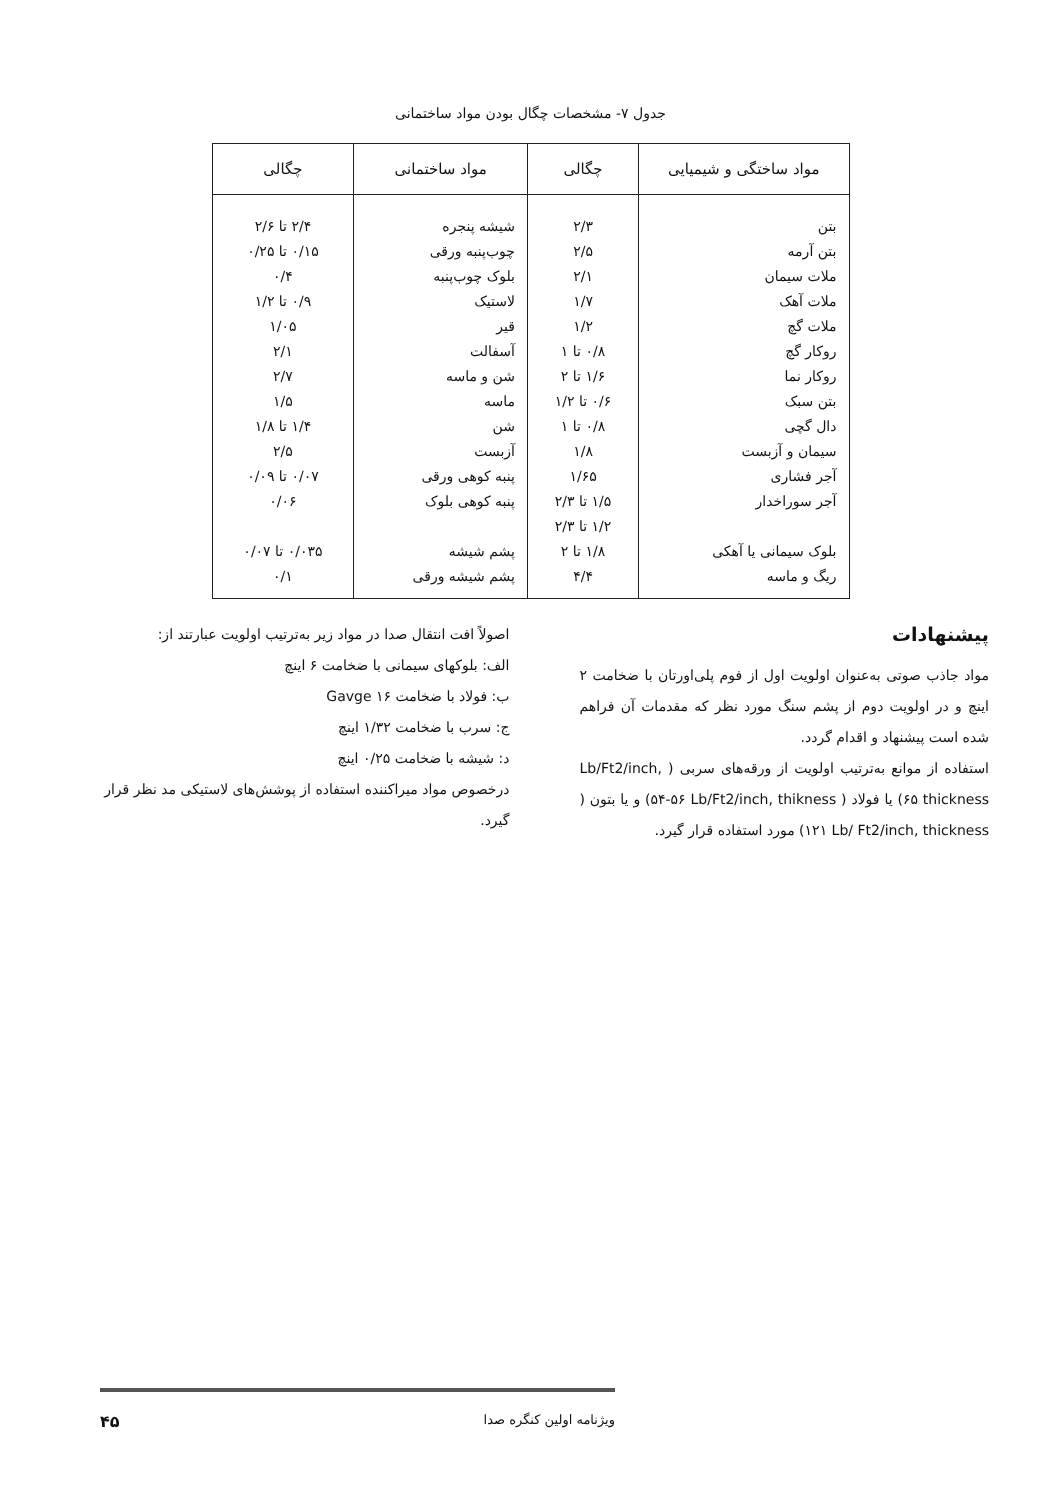جدول ۷- مشخصات چگال بودن مواد ساختمانی
| مواد ساختگی و شیمیایی | چگالی | مواد ساختمانی | چگالی |
| --- | --- | --- | --- |
| بتن | ۲/۳ | شیشه پنجره | ۲/۴ تا ۲/۶ |
| بتن آرمه | ۲/۵ | چوب‌پنبه ورقی | ۰/۱۵ تا ۰/۲۵ |
| ملات سیمان | ۲/۱ | بلوک چوب‌پنبه | ۰/۴ |
| ملات آهک | ۱/۷ | لاستیک | ۰/۹ تا ۱/۲ |
| ملات گچ | ۱/۲ | قیر | ۱/۰۵ |
| روکار گچ | ۰/۸ تا ۱ | آسفالت | ۲/۱ |
| روکار نما | ۱/۶ تا ۲ | شن و ماسه | ۲/۷ |
| بتن سبک | ۰/۶ تا ۱/۲ | ماسه | ۱/۵ |
| دال گچی | ۰/۸ تا ۱ | شن | ۱/۴ تا ۱/۸ |
| سیمان و آزبست | ۱/۸ | آزبست | ۲/۵ |
| آجر فشاری | ۱/۶۵ | پنبه کوهی ورقی | ۰/۰۷ تا ۰/۰۹ |
| آجر سوراخدار | ۱/۵ تا ۲/۳ | پنبه کوهی بلوک | ۰/۰۶ |
| | ۱/۲ تا ۲/۳ | | |
| بلوک سیمانی یا آهکی | ۱/۸ تا ۲ | پشم شیشه | ۰/۰۳۵ تا ۰/۰۷ |
| ریگ و ماسه | ۴/۴ | پشم شیشه ورقی | ۰/۱ |
پیشنهادات
مواد جاذب صوتی به‌عنوان اولویت اول از فوم پلی‌اورتان با ضخامت ۲ اینچ و در اولویت دوم از پشم سنگ مورد نظر که مقدمات آن فراهم شده است پیشنهاد و اقدام گردد.
استفاده از موانع به‌ترتیب اولویت از ورقه‌های سربی ( Lb/Ft2/inch, thickness ۶۵) یا فولاد ( Lb/Ft2/inch, thikness ۵۶-۵۴) و یا بتون ( Lb/ Ft2/inch, thickness ۱۲۱) مورد استفاده قرار گیرد.
اصولاً افت انتقال صدا در مواد زیر به‌ترتیب اولویت عبارتند از:
الف: بلوکهای سیمانی با ضخامت ۶ اینچ
ب: فولاد با ضخامت Gavge ۱۶
ج: سرب با ضخامت ۱/۳۲ اینچ
د: شیشه با ضخامت ۰/۲۵ اینچ
درخصوص مواد میراکننده استفاده از پوشش‌های لاستیکی مد نظر قرار گیرد.
ویژنامه اولین کنگره صدا ۴۵